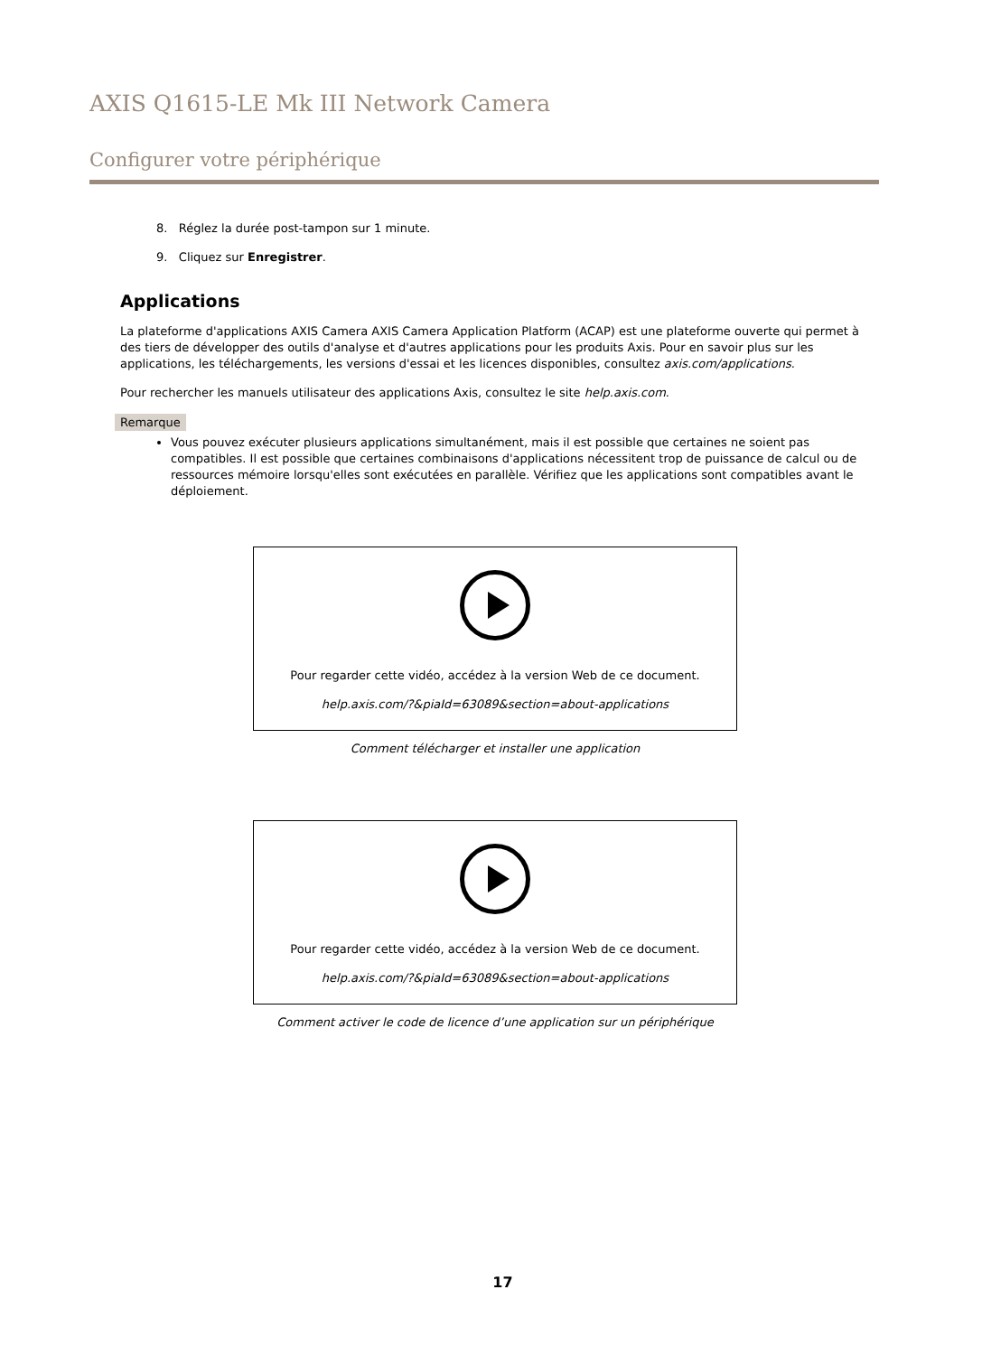AXIS Q1615-LE Mk III Network Camera
Configurer votre périphérique
8. Réglez la durée post-tampon sur 1 minute.
9. Cliquez sur Enregistrer.
Applications
La plateforme d'applications AXIS Camera AXIS Camera Application Platform (ACAP) est une plateforme ouverte qui permet à des tiers de développer des outils d'analyse et d'autres applications pour les produits Axis. Pour en savoir plus sur les applications, les téléchargements, les versions d'essai et les licences disponibles, consultez axis.com/applications.
Pour rechercher les manuels utilisateur des applications Axis, consultez le site help.axis.com.
Remarque
Vous pouvez exécuter plusieurs applications simultanément, mais il est possible que certaines ne soient pas compatibles. Il est possible que certaines combinaisons d'applications nécessitent trop de puissance de calcul ou de ressources mémoire lorsqu'elles sont exécutées en parallèle. Vérifiez que les applications sont compatibles avant le déploiement.
Pour regarder cette vidéo, accédez à la version Web de ce document.
help.axis.com/?&piaId=63089&section=about-applications
Comment télécharger et installer une application
Pour regarder cette vidéo, accédez à la version Web de ce document.
help.axis.com/?&piaId=63089&section=about-applications
Comment activer le code de licence d’une application sur un périphérique
17